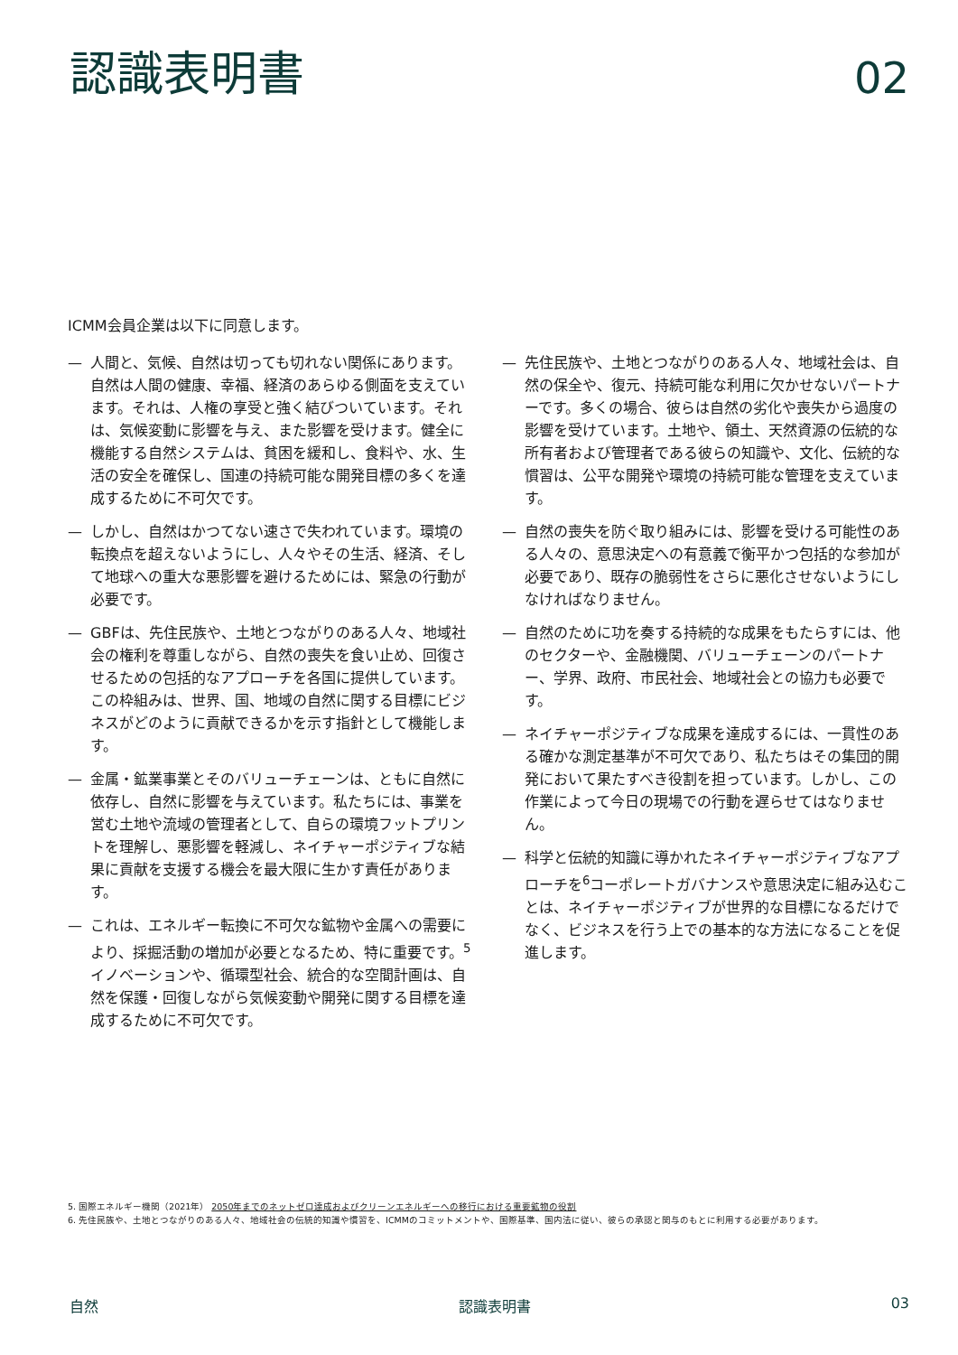認識表明書
02
ICMM会員企業は以下に同意します。
— 人間と、気候、自然は切っても切れない関係にあります。自然は人間の健康、幸福、経済のあらゆる側面を支えています。それは、人権の享受と強く結びついています。それは、気候変動に影響を与え、また影響を受けます。健全に機能する自然システムは、貧困を緩和し、食料や、水、生活の安全を確保し、国連の持続可能な開発目標の多くを達成するために不可欠です。
— しかし、自然はかつてない速さで失われています。環境の転換点を超えないようにし、人々やその生活、経済、そして地球への重大な悪影響を避けるためには、緊急の行動が必要です。
— GBFは、先住民族や、土地とつながりのある人々、地域社会の権利を尊重しながら、自然の喪失を食い止め、回復させるための包括的なアプローチを各国に提供しています。この枠組みは、世界、国、地域の自然に関する目標にビジネスがどのように貢献できるかを示す指針として機能します。
— 金属・鉱業事業とそのバリューチェーンは、ともに自然に依存し、自然に影響を与えています。私たちには、事業を営む土地や流域の管理者として、自らの環境フットプリントを理解し、悪影響を軽減し、ネイチャーポジティブな結果に貢献を支援する機会を最大限に生かす責任があります。
— これは、エネルギー転換に不可欠な鉱物や金属への需要により、採掘活動の増加が必要となるため、特に重要です。<sup>5</sup>イノベーションや、循環型社会、統合的な空間計画は、自然を保護・回復しながら気候変動や開発に関する目標を達成するために不可欠です。
— 先住民族や、土地とつながりのある人々、地域社会は、自然の保全や、復元、持続可能な利用に欠かせないパートナーです。多くの場合、彼らは自然の劣化や喪失から過度の影響を受けています。土地や、領土、天然資源の伝統的な所有者および管理者である彼らの知識や、文化、伝統的な慣習は、公平な開発や環境の持続可能な管理を支えています。
— 自然の喪失を防ぐ取り組みには、影響を受ける可能性のある人々の、意思決定への有意義で衡平かつ包括的な参加が必要であり、既存の脆弱性をさらに悪化させないようにしなければなりません。
— 自然のために功を奏する持続的な成果をもたらすには、他のセクターや、金融機関、バリューチェーンのパートナー、学界、政府、市民社会、地域社会との協力も必要です。
— ネイチャーポジティブな成果を達成するには、一貫性のある確かな測定基準が不可欠であり、私たちはその集団的開発において果たすべき役割を担っています。しかし、この作業によって今日の現場での行動を遅らせてはなりません。
— 科学と伝統的知識に導かれたネイチャーポジティブなアプローチを<sup>6</sup>コーポレートガバナンスや意思決定に組み込むことは、ネイチャーポジティブが世界的な目標になるだけでなく、ビジネスを行う上での基本的な方法になることを促進します。
5. 国際エネルギー機関（2021年） 2050年までのネットゼロ達成およびクリーンエネルギーへの移行における重要鉱物の役割
6. 先住民族や、土地とつながりのある人々、地域社会の伝統的知識や慣習を、ICMMのコミットメントや、国際基準、国内法に従い、彼らの承認と関与のもとに利用する必要があります。
自然 認識表明書 03